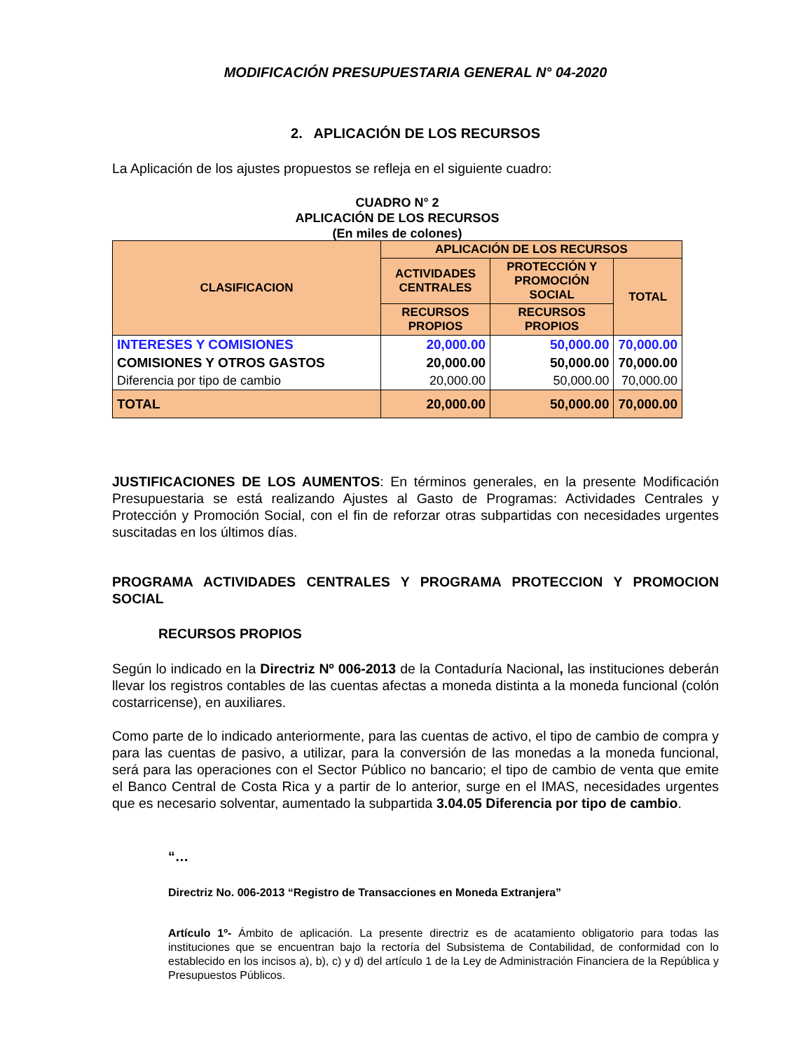MODIFICACIÓN PRESUPUESTARIA GENERAL N° 04-2020
2. APLICACIÓN DE LOS RECURSOS
La Aplicación de los ajustes propuestos se refleja en el siguiente cuadro:
CUADRO N° 2
APLICACIÓN DE LOS RECURSOS
(En miles de colones)
| CLASIFICACION | APLICACIÓN DE LOS RECURSOS | | |
| | ACTIVIDADES CENTRALES | PROTECCIÓN Y PROMOCIÓN SOCIAL | TOTAL |
| | RECURSOS PROPIOS | RECURSOS PROPIOS | |
| INTERESES Y COMISIONES | 20,000.00 | 50,000.00 | 70,000.00 |
| COMISIONES Y OTROS GASTOS | 20,000.00 | 50,000.00 | 70,000.00 |
| Diferencia por tipo de cambio | 20,000.00 | 50,000.00 | 70,000.00 |
| TOTAL | 20,000.00 | 50,000.00 | 70,000.00 |
JUSTIFICACIONES DE LOS AUMENTOS: En términos generales, en la presente Modificación Presupuestaria se está realizando Ajustes al Gasto de Programas: Actividades Centrales y Protección y Promoción Social, con el fin de reforzar otras subpartidas con necesidades urgentes suscitadas en los últimos días.
PROGRAMA ACTIVIDADES CENTRALES Y PROGRAMA PROTECCION Y PROMOCION SOCIAL
RECURSOS PROPIOS
Según lo indicado en la Directriz Nº 006-2013 de la Contaduría Nacional, las instituciones deberán llevar los registros contables de las cuentas afectas a moneda distinta a la moneda funcional (colón costarricense), en auxiliares.
Como parte de lo indicado anteriormente, para las cuentas de activo, el tipo de cambio de compra y para las cuentas de pasivo, a utilizar, para la conversión de las monedas a la moneda funcional, será para las operaciones con el Sector Público no bancario; el tipo de cambio de venta que emite el Banco Central de Costa Rica y a partir de lo anterior, surge en el IMAS, necesidades urgentes que es necesario solventar, aumentado la subpartida 3.04.05 Diferencia por tipo de cambio.
“…
Directriz No. 006-2013 “Registro de Transacciones en Moneda Extranjera”
Artículo 1º- Ámbito de aplicación. La presente directriz es de acatamiento obligatorio para todas las instituciones que se encuentran bajo la rectoría del Subsistema de Contabilidad, de conformidad con lo establecido en los incisos a), b), c) y d) del artículo 1 de la Ley de Administración Financiera de la República y Presupuestos Públicos.